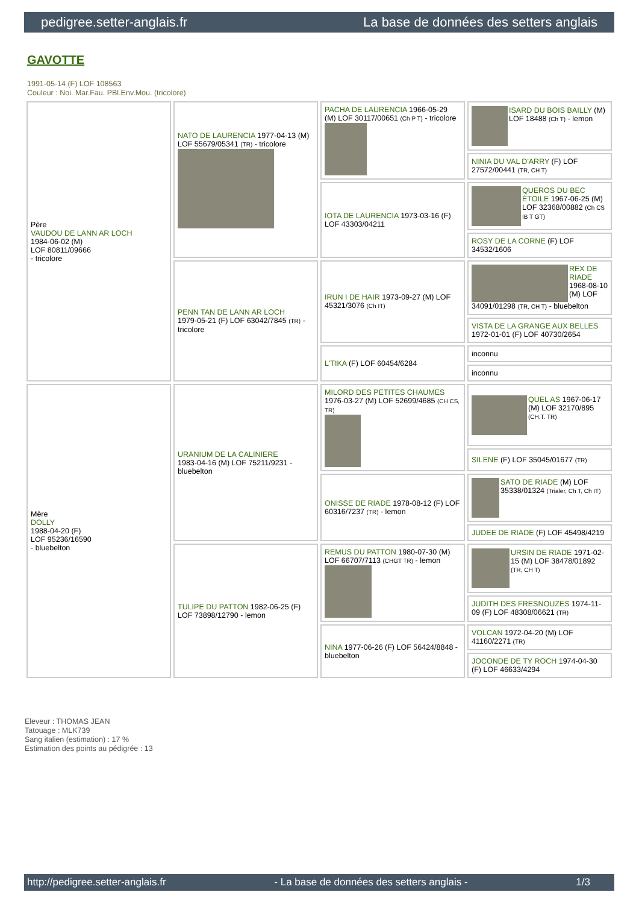pedigree.setter-anglais.fr La base de données des setters anglais
GAVOTTE
1991-05-14 (F) LOF 108563
Couleur : Noi. Mar.Fau. PBl.Env.Mou. (tricolore)
| Père VAUDOU DE LANN AR LOCH 1984-06-02 (M) LOF 80811/09666 - tricolore | NATO DE LAURENCIA 1977-04-13 (M) LOF 55679/05341 (TR) - tricolore | PACHA DE LAURENCIA 1966-05-29 (M) LOF 30117/00651 (Ch P T) - tricolore | ISARD DU BOIS BAILLY (M) LOF 18488 (Ch T) - lemon |
| | | | NINIA DU VAL D'ARRY (F) LOF 27572/00441 (TR, CH T) |
| | | IOTA DE LAURENCIA 1973-03-16 (F) LOF 43303/04211 | QUEROS DU BEC ÉTOILE 1967-06-25 (M) LOF 32368/00882 (Ch CS IB T GT) |
| | | | ROSY DE LA CORNE (F) LOF 34532/1606 |
| | PENN TAN DE LANN AR LOCH 1979-05-21 (F) LOF 63042/7845 (TR) - tricolore | IRUN I DE HAIR 1973-09-27 (M) LOF 45321/3076 (Ch IT) | REX DE RIADE 1968-08-10 (M) LOF 34091/01298 (TR, CH T) - bluebelton |
| | | | VISTA DE LA GRANGE AUX BELLES 1972-01-01 (F) LOF 40730/2654 |
| | | L'TIKA (F) LOF 60454/6284 | inconnu |
| | | | inconnu |
| Mère DOLLY 1988-04-20 (F) LOF 95236/16590 - bluebelton | URANIUM DE LA CALINIERE 1983-04-16 (M) LOF 75211/9231 - bluebelton | MILORD DES PETITES CHAUMES 1976-03-27 (M) LOF 52699/4685 (CH CS, TR) | QUEL AS 1967-06-17 (M) LOF 32170/895 (CH.T. TR) |
| | | | SILENE (F) LOF 35045/01677 (TR) |
| | | ONISSE DE RIADE 1978-08-12 (F) LOF 60316/7237 (TR) - lemon | SATO DE RIADE (M) LOF 35338/01324 (Trialer, Ch T, Ch IT) |
| | | | JUDEE DE RIADE (F) LOF 45498/4219 |
| | TULIPE DU PATTON 1982-06-25 (F) LOF 73898/12790 - lemon | REMUS DU PATTON 1980-07-30 (M) LOF 66707/7113 (CHGT TR) - lemon | URSIN DE RIADE 1971-02-15 (M) LOF 38478/01892 (TR, CH T) |
| | | | JUDITH DES FRESNOUZES 1974-11-09 (F) LOF 48308/06621 (TR) |
| | | NINA 1977-06-26 (F) LOF 56424/8848 - bluebelton | VOLCAN 1972-04-20 (M) LOF 41160/2271 (TR) |
| | | | JOCONDE DE TY ROCH 1974-04-30 (F) LOF 46633/4294 |
Eleveur : THOMAS JEAN
Tatouage : MLK739
Sang italien (estimation) : 17 %
Estimation des points au pédigrée : 13
http://pedigree.setter-anglais.fr - La base de données des setters anglais - 1/3